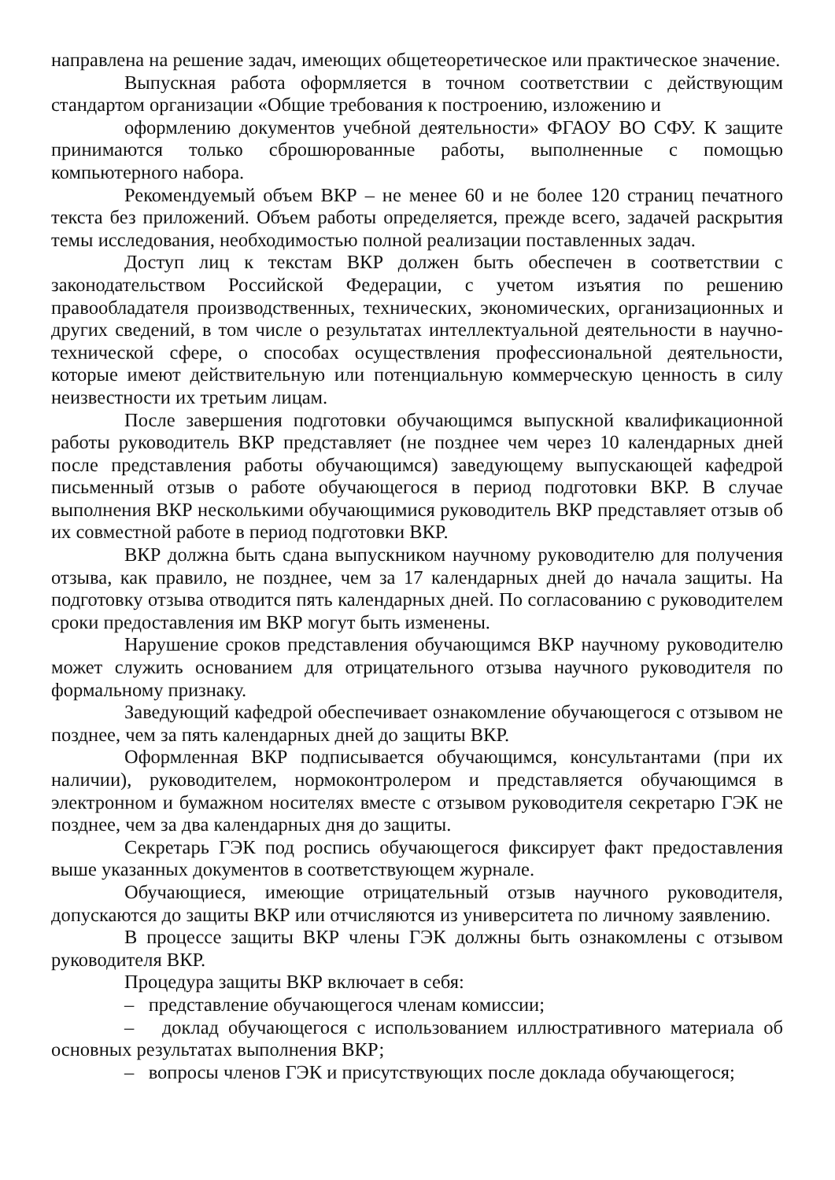направлена на решение задач, имеющих общетеоретическое или практическое значение.
Выпускная работа оформляется в точном соответствии с действующим стандартом организации «Общие требования к построению, изложению и
оформлению документов учебной деятельности» ФГАОУ ВО СФУ. К защите принимаются только сброшюрованные работы, выполненные с помощью компьютерного набора.
Рекомендуемый объем ВКР – не менее 60 и не более 120 страниц печатного текста без приложений. Объем работы определяется, прежде всего, задачей раскрытия темы исследования, необходимостью полной реализации поставленных задач.
Доступ лиц к текстам ВКР должен быть обеспечен в соответствии с законодательством Российской Федерации, с учетом изъятия по решению правообладателя производственных, технических, экономических, организационных и других сведений, в том числе о результатах интеллектуальной деятельности в научно-технической сфере, о способах осуществления профессиональной деятельности, которые имеют действительную или потенциальную коммерческую ценность в силу неизвестности их третьим лицам.
После завершения подготовки обучающимся выпускной квалификационной работы руководитель ВКР представляет (не позднее чем через 10 календарных дней после представления работы обучающимся) заведующему выпускающей кафедрой письменный отзыв о работе обучающегося в период подготовки ВКР. В случае выполнения ВКР несколькими обучающимися руководитель ВКР представляет отзыв об их совместной работе в период подготовки ВКР.
ВКР должна быть сдана выпускником научному руководителю для получения отзыва, как правило, не позднее, чем за 17 календарных дней до начала защиты. На подготовку отзыва отводится пять календарных дней. По согласованию с руководителем сроки предоставления им ВКР могут быть изменены.
Нарушение сроков представления обучающимся ВКР научному руководителю может служить основанием для отрицательного отзыва научного руководителя по формальному признаку.
Заведующий кафедрой обеспечивает ознакомление обучающегося с отзывом не позднее, чем за пять календарных дней до защиты ВКР.
Оформленная ВКР подписывается обучающимся, консультантами (при их наличии), руководителем, нормоконтролером и представляется обучающимся в электронном и бумажном носителях вместе с отзывом руководителя секретарю ГЭК не позднее, чем за два календарных дня до защиты.
Секретарь ГЭК под роспись обучающегося фиксирует факт предоставления выше указанных документов в соответствующем журнале.
Обучающиеся, имеющие отрицательный отзыв научного руководителя, допускаются до защиты ВКР или отчисляются из университета по личному заявлению.
В процессе защиты ВКР члены ГЭК должны быть ознакомлены с отзывом руководителя ВКР.
Процедура защиты ВКР включает в себя:
– представление обучающегося членам комиссии;
– доклад обучающегося с использованием иллюстративного материала об основных результатах выполнения ВКР;
– вопросы членов ГЭК и присутствующих после доклада обучающегося;